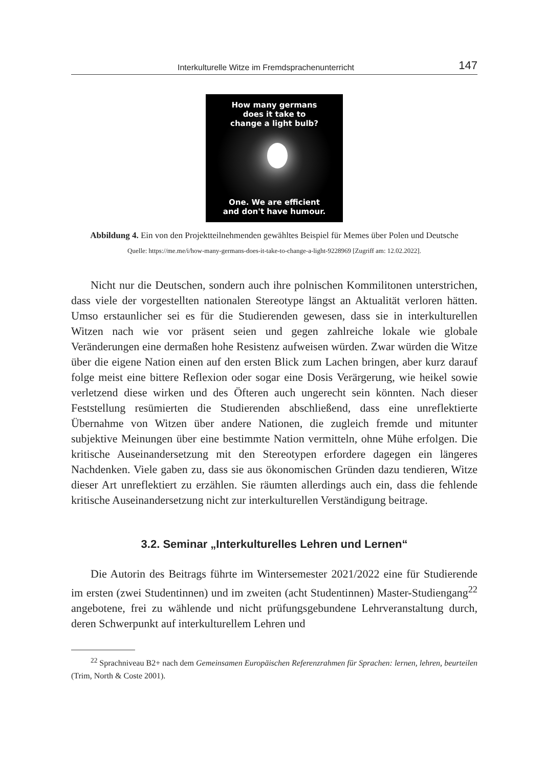Interkulturelle Witze im Fremdsprachenunterricht 147
How many germans
does it take to
change a light bulb?
One. We are efficient
and don't have humour.
Abbildung 4. Ein von den Projektteilnehmenden gewähltes Beispiel für Memes über Polen und Deutsche
Quelle: https://me.me/i/how-many-germans-does-it-take-to-change-a-light-9228969 [Zugriff am: 12.02.2022].
Nicht nur die Deutschen, sondern auch ihre polnischen Kommilitonen unterstrichen, dass viele der vorgestellten nationalen Stereotype längst an Aktualität verloren hätten. Umso erstaunlicher sei es für die Studierenden gewesen, dass sie in interkulturellen Witzen nach wie vor präsent seien und gegen zahlreiche lokale wie globale Veränderungen eine dermaßen hohe Resistenz aufweisen würden. Zwar würden die Witze über die eigene Nation einen auf den ersten Blick zum Lachen bringen, aber kurz darauf folge meist eine bittere Reflexion oder sogar eine Dosis Verärgerung, wie heikel sowie verletzend diese wirken und des Öfteren auch ungerecht sein könnten. Nach dieser Feststellung resümierten die Studierenden abschließend, dass eine unreflektierte Übernahme von Witzen über andere Nationen, die zugleich fremde und mitunter subjektive Meinungen über eine bestimmte Nation vermitteln, ohne Mühe erfolgen. Die kritische Auseinandersetzung mit den Stereotypen erfordere dagegen ein längeres Nachdenken. Viele gaben zu, dass sie aus ökonomischen Gründen dazu tendieren, Witze dieser Art unreflektiert zu erzählen. Sie räumten allerdings auch ein, dass die fehlende kritische Auseinandersetzung nicht zur interkulturellen Verständigung beitrage.
3.2. Seminar „Interkulturelles Lehren und Lernen“
Die Autorin des Beitrags führte im Wintersemester 2021/2022 eine für Studierende im ersten (zwei Studentinnen) und im zweiten (acht Studentinnen) Master-Studiengang<sup>22</sup> angebotene, frei zu wählende und nicht prüfungsgebundene Lehrveranstaltung durch, deren Schwerpunkt auf interkulturellem Lehren und
<sup>22</sup> Sprachniveau B2+ nach dem Gemeinsamen Europäischen Referenzrahmen für Sprachen: lernen, lehren, beurteilen (Trim, North & Coste 2001).